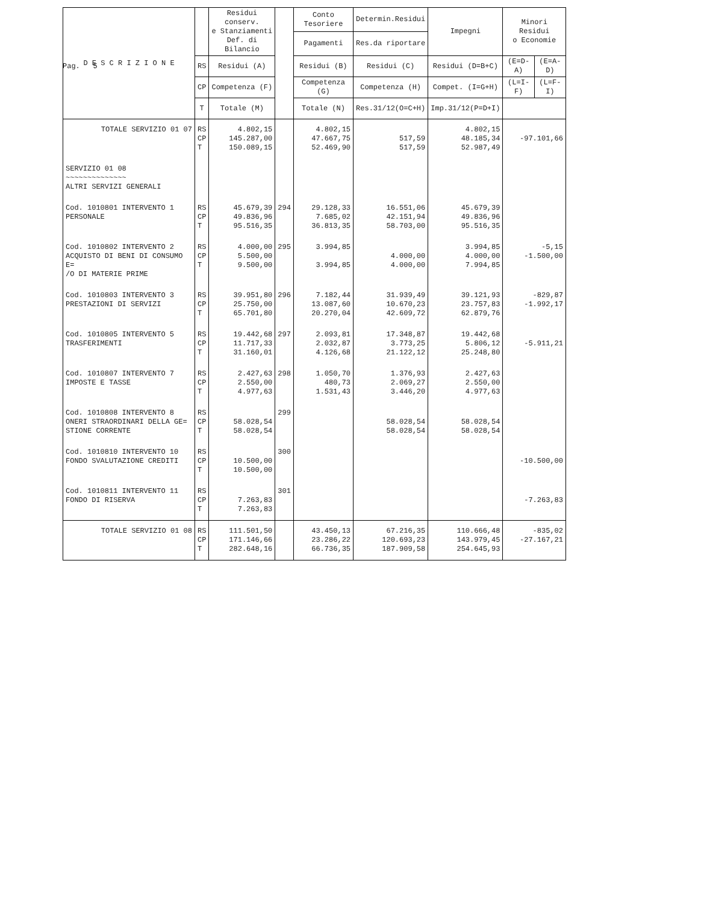Pag. 5
| D E S C R I Z I O N E | | Residui conserv. e Stanziamenti Def. di Bilancio | | Conto Tesoriere | Determin.Residui | Impegni | Minori Residui o Economie | |
| --- | --- | --- | --- | --- | --- | --- | --- | --- |
| | | | | Pagamenti | Res.da riportare | | | |
| | RS | Residui (A) | | Residui (B) | Residui (C) | Residui (D=B+C) | (E=D-A) | (E=A-D) |
| | CP | Competenza (F) | | Competenza (G) | Competenza (H) | Compet. (I=G+H) | (L=I-F) | (L=F-I) |
| | T | Totale (M) | | Totale (N) | Res.31/12(O=C+H) | Imp.31/12(P=D+I) | | |
| TOTALE SERVIZIO 01 07 | RS CP T | 4.802,15 145.287,00 150.089,15 | | 4.802,15 47.667,75 52.469,90 | 517,59 517,59 | 4.802,15 48.185,34 52.987,49 | -97.101,66 | |
| SERVIZIO 01 08 ~~~~~~~~~~~~~~ ALTRI SERVIZI GENERALI | | | | | | | | |
| Cod. 1010801 INTERVENTO 1 PERSONALE | RS CP T | 45.679,39 49.836,96 95.516,35 | 294 | 29.128,33 7.685,02 36.813,35 | 16.551,06 42.151,94 58.703,00 | 45.679,39 49.836,96 95.516,35 | | |
| Cod. 1010802 INTERVENTO 2 ACQUISTO DI BENI DI CONSUMO E= /O DI MATERIE PRIME | RS CP T | 4.000,00 5.500,00 9.500,00 | 295 | 3.994,85 3.994,85 | 4.000,00 4.000,00 | 3.994,85 4.000,00 7.994,85 | -5,15 -1.500,00 | |
| Cod. 1010803 INTERVENTO 3 PRESTAZIONI DI SERVIZI | RS CP T | 39.951,80 25.750,00 65.701,80 | 296 | 7.182,44 13.087,60 20.270,04 | 31.939,49 10.670,23 42.609,72 | 39.121,93 23.757,83 62.879,76 | -829,87 -1.992,17 | |
| Cod. 1010805 INTERVENTO 5 TRASFERIMENTI | RS CP T | 19.442,68 11.717,33 31.160,01 | 297 | 2.093,81 2.032,87 4.126,68 | 17.348,87 3.773,25 21.122,12 | 19.442,68 5.806,12 25.248,80 | -5.911,21 | |
| Cod. 1010807 INTERVENTO 7 IMPOSTE E TASSE | RS CP T | 2.427,63 2.550,00 4.977,63 | 298 | 1.050,70 480,73 1.531,43 | 1.376,93 2.069,27 3.446,20 | 2.427,63 2.550,00 4.977,63 | | |
| Cod. 1010808 INTERVENTO 8 ONERI STRAORDINARI DELLA GE= STIONE CORRENTE | RS CP T | 58.028,54 58.028,54 | 299 | | 58.028,54 58.028,54 | 58.028,54 58.028,54 | | |
| Cod. 1010810 INTERVENTO 10 FONDO SVALUTAZIONE CREDITI | RS CP T | 10.500,00 10.500,00 | 300 | | | | -10.500,00 | |
| Cod. 1010811 INTERVENTO 11 FONDO DI RISERVA | RS CP T | 7.263,83 7.263,83 | 301 | | | | -7.263,83 | |
| TOTALE SERVIZIO 01 08 | RS CP T | 111.501,50 171.146,66 282.648,16 | | 43.450,13 23.286,22 66.736,35 | 67.216,35 120.693,23 187.909,58 | 110.666,48 143.979,45 254.645,93 | -835,02 -27.167,21 | |